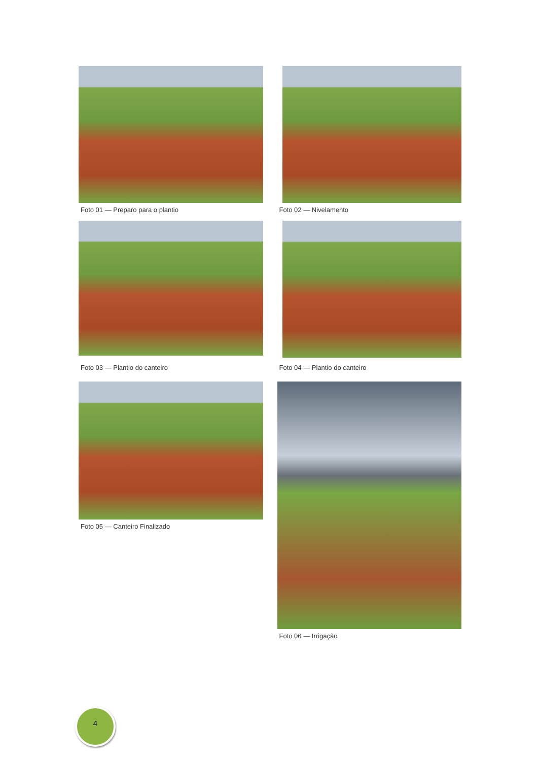Foto 01 — Preparo para o plantio
Foto 02 — Nivelamento
Foto 03 — Plantio do canteiro
Foto 04 — Plantio do canteiro
Foto 05 — Canteiro Finalizado
Foto 06 — Irrigação
4